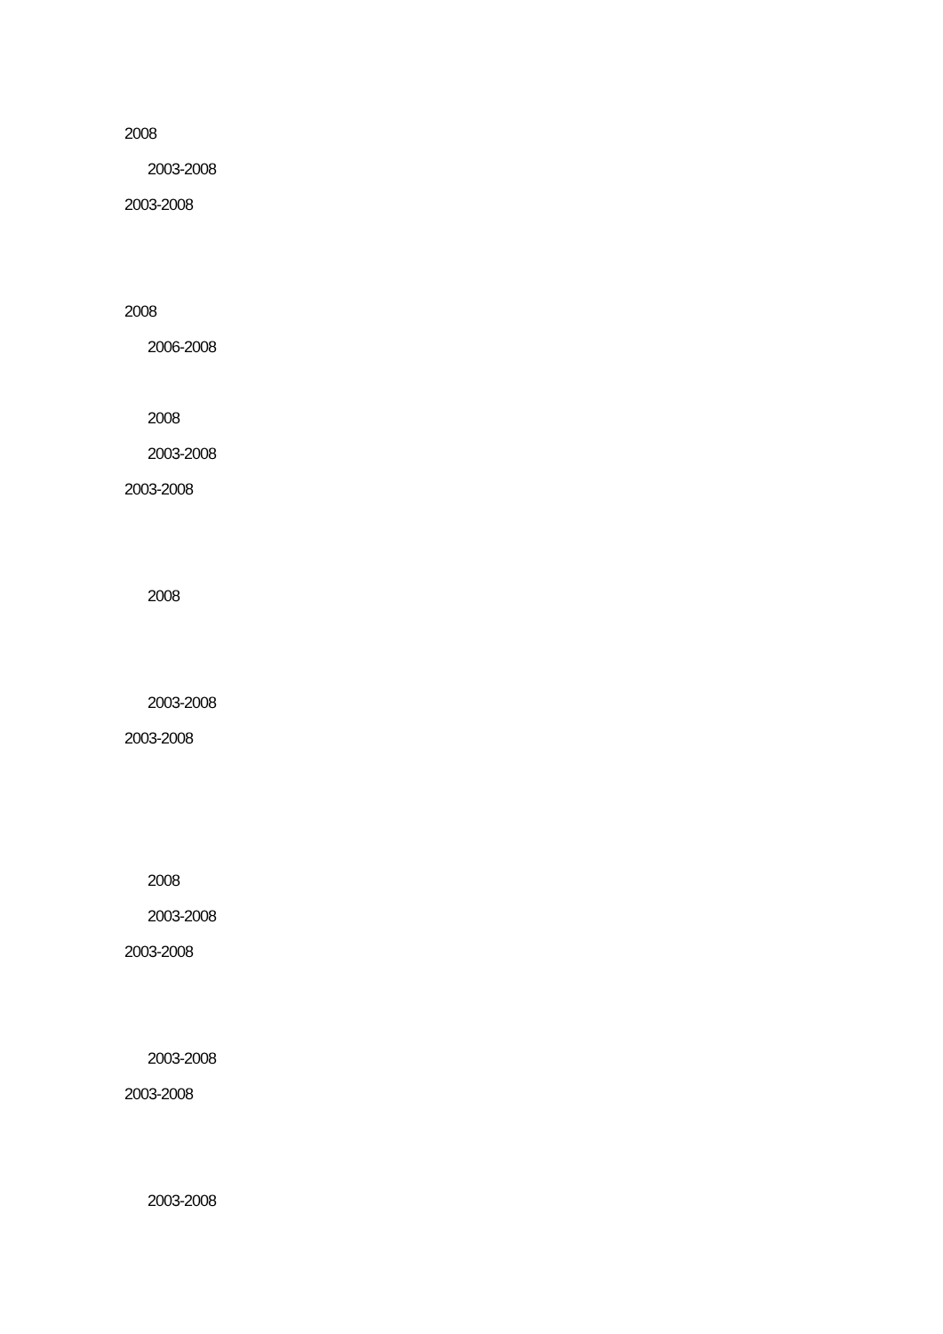2008
2003-2008
2003-2008
2008
2006-2008
2008
2003-2008
2003-2008
2008
2003-2008
2003-2008
2008
2003-2008
2003-2008
2003-2008
2003-2008
2003-2008